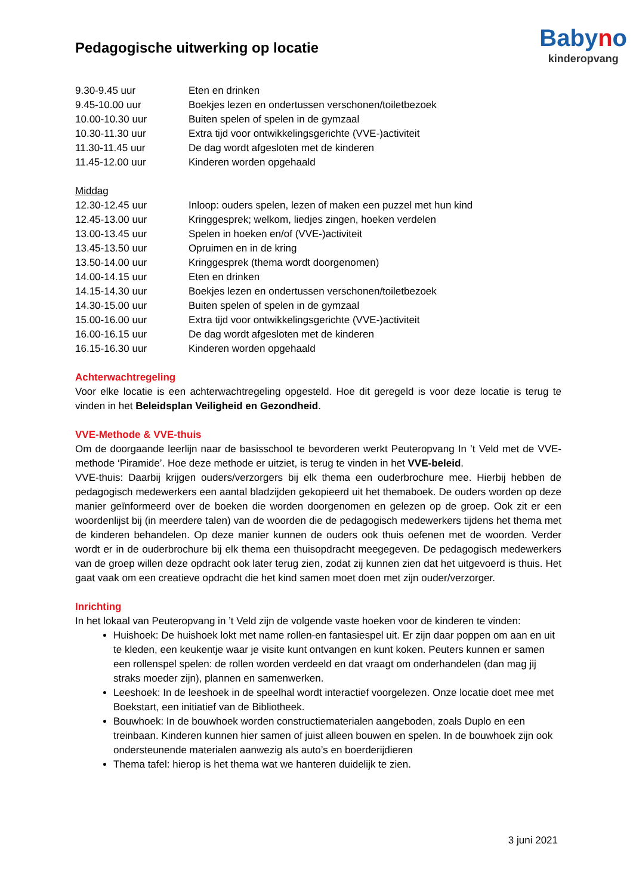Pedagogische uitwerking op locatie
Babyno
kinderopvang
9.30-9.45 uur Eten en drinken
9.45-10.00 uur Boekjes lezen en ondertussen verschonen/toiletbezoek
10.00-10.30 uur Buiten spelen of spelen in de gymzaal
10.30-11.30 uur Extra tijd voor ontwikkelingsgerichte (VVE-)activiteit
11.30-11.45 uur De dag wordt afgesloten met de kinderen
11.45-12.00 uur Kinderen worden opgehaald
Middag
12.30-12.45 uur Inloop: ouders spelen, lezen of maken een puzzel met hun kind
12.45-13.00 uur Kringgesprek; welkom, liedjes zingen, hoeken verdelen
13.00-13.45 uur Spelen in hoeken en/of (VVE-)activiteit
13.45-13.50 uur Opruimen en in de kring
13.50-14.00 uur Kringgesprek (thema wordt doorgenomen)
14.00-14.15 uur Eten en drinken
14.15-14.30 uur Boekjes lezen en ondertussen verschonen/toiletbezoek
14.30-15.00 uur Buiten spelen of spelen in de gymzaal
15.00-16.00 uur Extra tijd voor ontwikkelingsgerichte (VVE-)activiteit
16.00-16.15 uur De dag wordt afgesloten met de kinderen
16.15-16.30 uur Kinderen worden opgehaald
Achterwachtregeling
Voor elke locatie is een achterwachtregeling opgesteld. Hoe dit geregeld is voor deze locatie is terug te vinden in het Beleidsplan Veiligheid en Gezondheid.
VVE-Methode & VVE-thuis
Om de doorgaande leerlijn naar de basisschool te bevorderen werkt Peuteropvang In ’t Veld met de VVE-methode ‘Piramide’. Hoe deze methode er uitziet, is terug te vinden in het VVE-beleid.
VVE-thuis: Daarbij krijgen ouders/verzorgers bij elk thema een ouderbrochure mee. Hierbij hebben de pedagogisch medewerkers een aantal bladzijden gekopieerd uit het themaboek. De ouders worden op deze manier geïnformeerd over de boeken die worden doorgenomen en gelezen op de groep. Ook zit er een woordenlijst bij (in meerdere talen) van de woorden die de pedagogisch medewerkers tijdens het thema met de kinderen behandelen. Op deze manier kunnen de ouders ook thuis oefenen met de woorden. Verder wordt er in de ouderbrochure bij elk thema een thuisopdracht meegegeven. De pedagogisch medewerkers van de groep willen deze opdracht ook later terug zien, zodat zij kunnen zien dat het uitgevoerd is thuis. Het gaat vaak om een creatieve opdracht die het kind samen moet doen met zijn ouder/verzorger.
Inrichting
In het lokaal van Peuteropvang in ’t Veld zijn de volgende vaste hoeken voor de kinderen te vinden:
Huishoek: De huishoek lokt met name rollen-en fantasiespel uit. Er zijn daar poppen om aan en uit te kleden, een keukentje waar je visite kunt ontvangen en kunt koken. Peuters kunnen er samen een rollenspel spelen: de rollen worden verdeeld en dat vraagt om onderhandelen (dan mag jij straks moeder zijn), plannen en samenwerken.
Leeshoek: In de leeshoek in de speelhal wordt interactief voorgelezen. Onze locatie doet mee met Boekstart, een initiatief van de Bibliotheek.
Bouwhoek: In de bouwhoek worden constructiematerialen aangeboden, zoals Duplo en een treinbaan. Kinderen kunnen hier samen of juist alleen bouwen en spelen. In de bouwhoek zijn ook ondersteunende materialen aanwezig als auto’s en boerderijdieren
Thema tafel: hierop is het thema wat we hanteren duidelijk te zien.
3 juni 2021